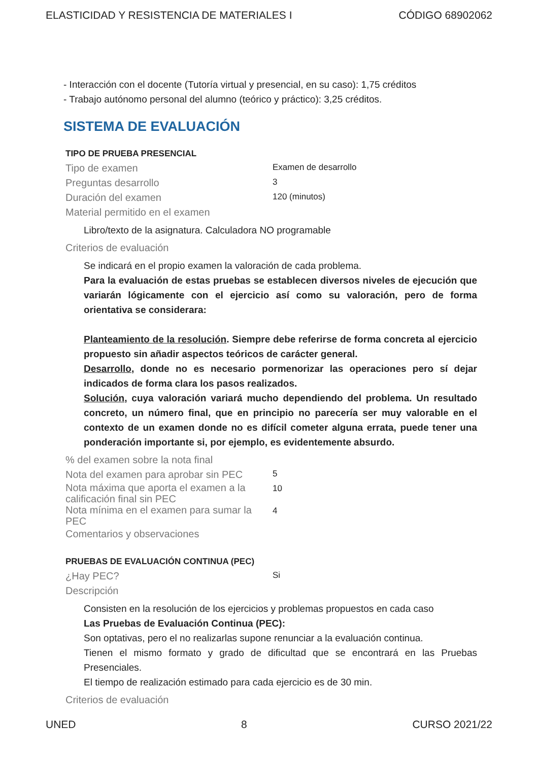ELASTICIDAD Y RESISTENCIA DE MATERIALES I CÓDIGO 68902062
- Interacción con el docente (Tutoría virtual y presencial, en su caso): 1,75 créditos
- Trabajo autónomo personal del alumno (teórico y práctico): 3,25 créditos.
SISTEMA DE EVALUACIÓN
TIPO DE PRUEBA PRESENCIAL
Tipo de examen
Examen de desarrollo
Preguntas desarrollo
3
Duración del examen
120 (minutos)
Material permitido en el examen
Libro/texto de la asignatura. Calculadora NO programable
Criterios de evaluación
Se indicará en el propio examen la valoración de cada problema.
Para la evaluación de estas pruebas se establecen diversos niveles de ejecución que variarán lógicamente con el ejercicio así como su valoración, pero de forma orientativa se considerara:
Planteamiento de la resolución. Siempre debe referirse de forma concreta al ejercicio propuesto sin añadir aspectos teóricos de carácter general.
Desarrollo, donde no es necesario pormenorizar las operaciones pero sí dejar indicados de forma clara los pasos realizados.
Solución, cuya valoración variará mucho dependiendo del problema. Un resultado concreto, un número final, que en principio no parecería ser muy valorable en el contexto de un examen donde no es difícil cometer alguna errata, puede tener una ponderación importante si, por ejemplo, es evidentemente absurdo.
% del examen sobre la nota final
Nota del examen para aprobar sin PEC
5
Nota máxima que aporta el examen a la calificación final sin PEC
10
Nota mínima en el examen para sumar la PEC
4
Comentarios y observaciones
PRUEBAS DE EVALUACIÓN CONTINUA (PEC)
¿Hay PEC?
Si
Descripción
Consisten en la resolución de los ejercicios y problemas propuestos en cada caso
Las Pruebas de Evaluación Continua (PEC):
Son optativas, pero el no realizarlas supone renunciar a la evaluación continua.
Tienen el mismo formato y grado de dificultad que se encontrará en las Pruebas Presenciales.
El tiempo de realización estimado para cada ejercicio es de 30 min.
Criterios de evaluación
UNED 8 CURSO 2021/22